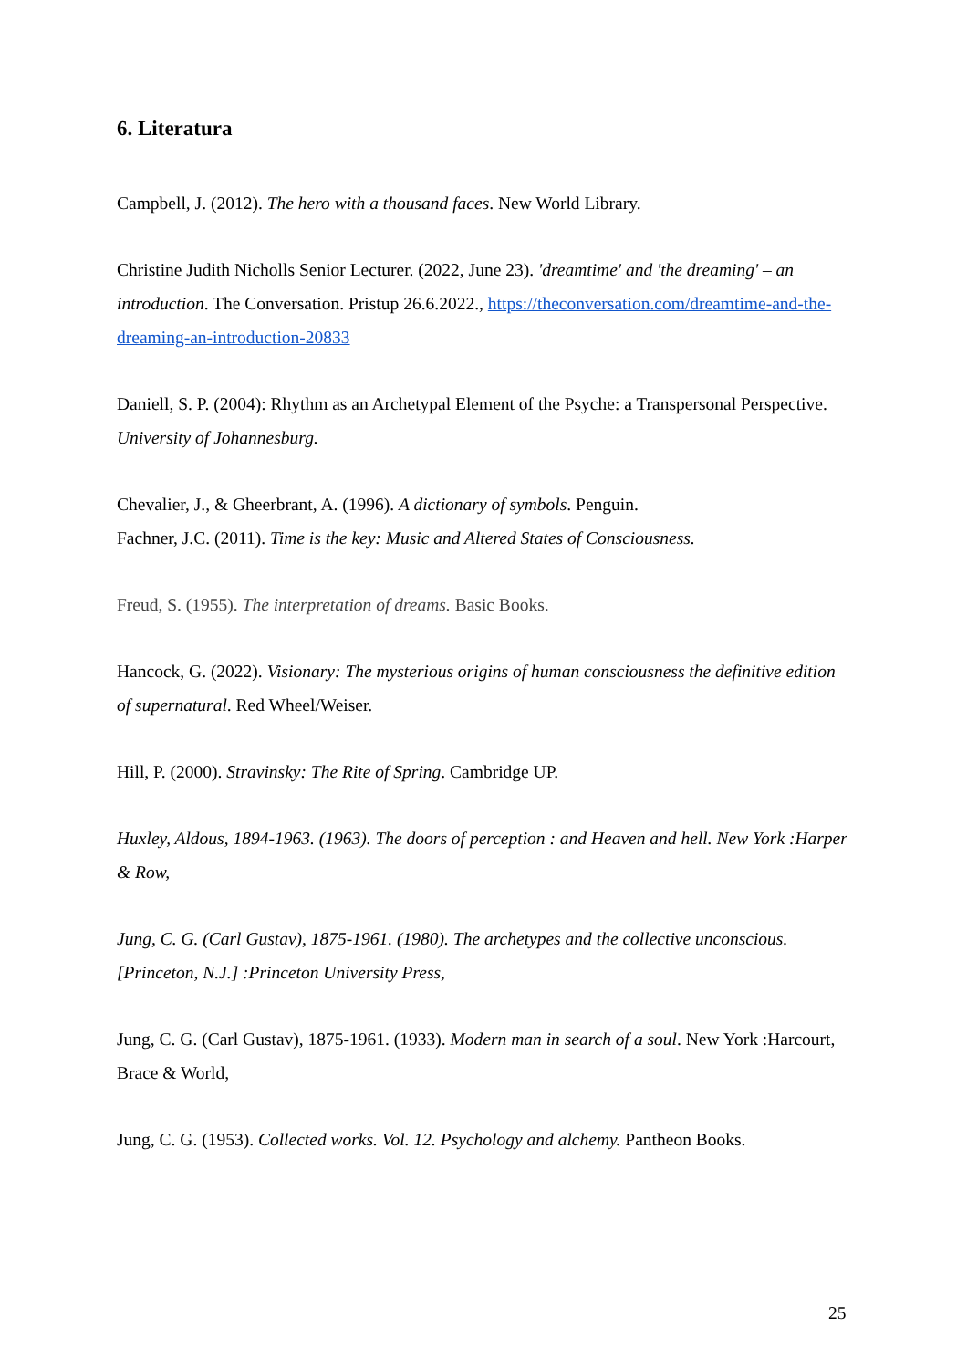6. Literatura
Campbell, J. (2012). The hero with a thousand faces. New World Library.
Christine Judith Nicholls Senior Lecturer. (2022, June 23). 'dreamtime' and 'the dreaming' – an introduction. The Conversation. Pristup 26.6.2022., https://theconversation.com/dreamtime-and-the-dreaming-an-introduction-20833
Daniell, S. P. (2004): Rhythm as an Archetypal Element of the Psyche: a Transpersonal Perspective. University of Johannesburg.
Chevalier, J., & Gheerbrant, A. (1996). A dictionary of symbols. Penguin.
Fachner, J.C. (2011). Time is the key: Music and Altered States of Consciousness.
Freud, S. (1955). The interpretation of dreams. Basic Books.
Hancock, G. (2022). Visionary: The mysterious origins of human consciousness the definitive edition of supernatural. Red Wheel/Weiser.
Hill, P. (2000). Stravinsky: The Rite of Spring. Cambridge UP.
Huxley, Aldous, 1894-1963. (1963). The doors of perception : and Heaven and hell. New York :Harper & Row,
Jung, C. G. (Carl Gustav), 1875-1961. (1980). The archetypes and the collective unconscious. [Princeton, N.J.] :Princeton University Press,
Jung, C. G. (Carl Gustav), 1875-1961. (1933). Modern man in search of a soul. New York :Harcourt, Brace & World,
Jung, C. G. (1953). Collected works. Vol. 12. Psychology and alchemy. Pantheon Books.
25